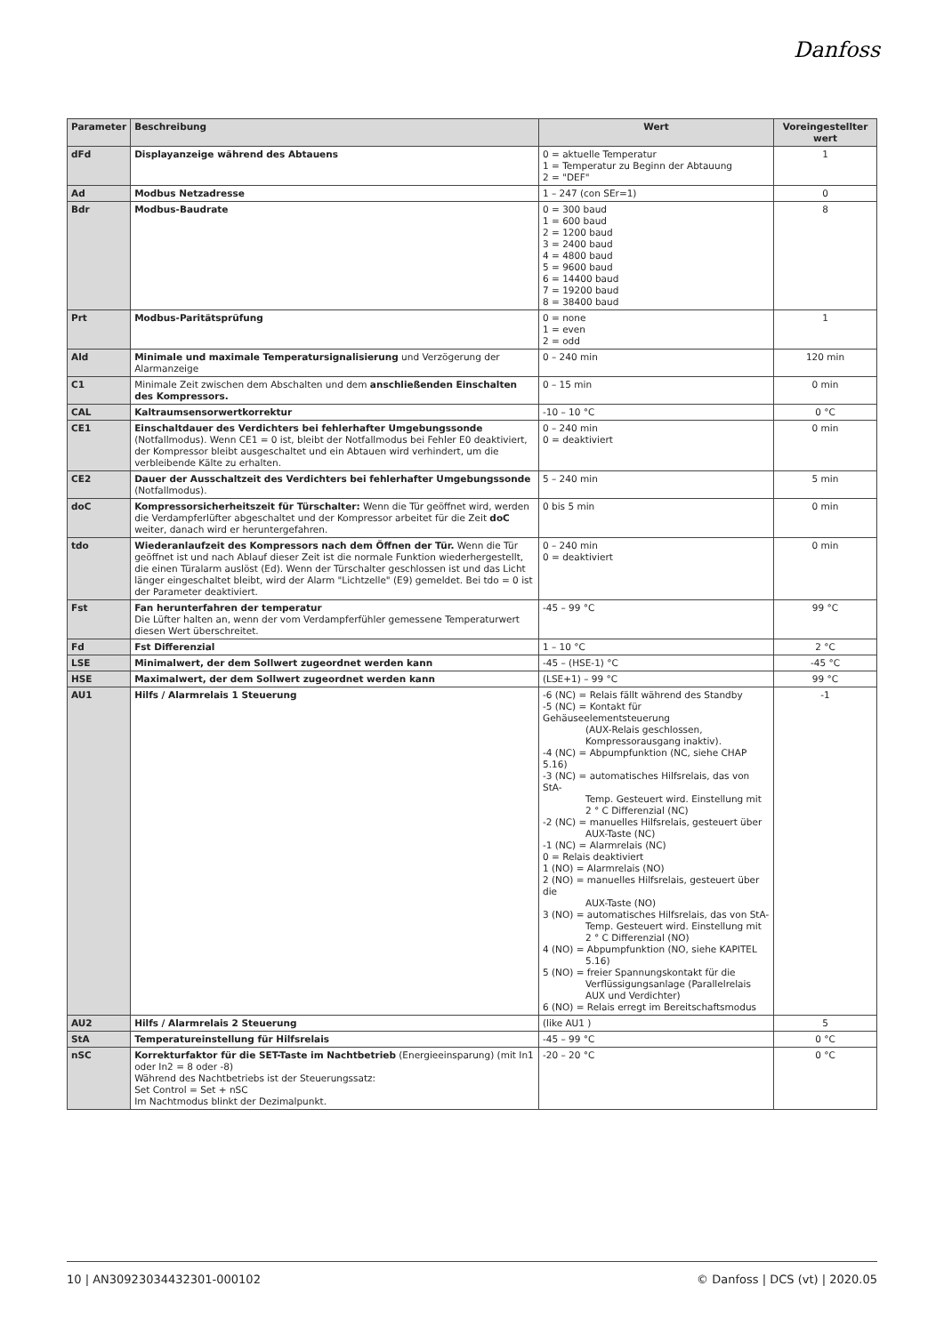Danfoss
| Parameter | Beschreibung | Wert | Voreingestellter wert |
| --- | --- | --- | --- |
| dFd | Displayanzeige während des Abtauens | 0 = aktuelle Temperatur 1 = Temperatur zu Beginn der Abtauung 2 = "DEF" | 1 |
| Ad | Modbus Netzadresse | 1 – 247 (con SEr=1) | 0 |
| Bdr | Modbus-Baudrate | 0 = 300 baud 1 = 600 baud 2 = 1200 baud 3 = 2400 baud 4 = 4800 baud 5 = 9600 baud 6 = 14400 baud 7 = 19200 baud 8 = 38400 baud | 8 |
| Prt | Modbus-Paritätsprüfung | 0 = none 1 = even 2 = odd | 1 |
| Ald | Minimale und maximale Temperatursignalisierung und Verzögerung der Alarmanzeige | 0 – 240 min | 120 min |
| C1 | Minimale Zeit zwischen dem Abschalten und dem anschließenden Einschalten des Kompressors. | 0 – 15 min | 0 min |
| CAL | Kaltraumsensorwertkorrektur | -10 – 10 °C | 0 °C |
| CE1 | Einschaltdauer des Verdichters bei fehlerhafter Umgebungssonde (Notfallmodus). Wenn CE1 = 0 ist, bleibt der Notfallmodus bei Fehler E0 deaktiviert, der Kompressor bleibt ausgeschaltet und ein Abtauen wird verhindert, um die verbleibende Kälte zu erhalten. | 0 – 240 min 0 = deaktiviert | 0 min |
| CE2 | Dauer der Ausschaltzeit des Verdichters bei fehlerhafter Umgebungssonde (Notfallmodus). | 5 – 240 min | 5 min |
| doC | Kompressorsicherheitszeit für Türschalter: Wenn die Tür geöffnet wird, werden die Verdampferlüfter abgeschaltet und der Kompressor arbeitet für die Zeit doC weiter, danach wird er heruntergefahren. | 0 bis 5 min | 0 min |
| tdo | Wiederanlaufzeit des Kompressors nach dem Öffnen der Tür. Wenn die Tür geöffnet ist und nach Ablauf dieser Zeit ist die normale Funktion wiederhergestellt, die einen Türalarm auslöst (Ed). Wenn der Türschalter geschlossen ist und das Licht länger eingeschaltet bleibt, wird der Alarm "Lichtzelle" (E9) gemeldet. Bei tdo = 0 ist der Parameter deaktiviert. | 0 – 240 min 0 = deaktiviert | 0 min |
| Fst | Fan herunterfahren der temperatur Die Lüfter halten an, wenn der vom Verdampferfühler gemessene Temperaturwert diesen Wert überschreitet. | -45 – 99 °C | 99 °C |
| Fd | Fst Differenzial | 1 – 10 °C | 2 °C |
| LSE | Minimalwert, der dem Sollwert zugeordnet werden kann | -45 – (HSE-1) °C | -45 °C |
| HSE | Maximalwert, der dem Sollwert zugeordnet werden kann | (LSE+1) – 99 °C | 99 °C |
| AU1 | Hilfs / Alarmrelais 1 Steuerung | -6 (NC) = Relais fällt während des Standby -5 (NC) = Kontakt für Gehäuseelementsteuerung (AUX-Relais geschlossen, Kompressorausgang inaktiv). -4 (NC) = Abpumpfunktion (NC, siehe CHAP 5.16) -3 (NC) = automatisches Hilfsrelais, das von StA- Temp. Gesteuert wird. Einstellung mit 2 ° C Differenzial (NC) -2 (NC) = manuelles Hilfsrelais, gesteuert über AUX-Taste (NC) -1 (NC) = Alarmrelais (NC) 0 = Relais deaktiviert 1 (NO) = Alarmrelais (NO) 2 (NO) = manuelles Hilfsrelais, gesteuert über die AUX-Taste (NO) 3 (NO) = automatisches Hilfsrelais, das von StA- Temp. Gesteuert wird. Einstellung mit 2 ° C Differenzial (NO) 4 (NO) = Abpumpfunktion (NO, siehe KAPITEL 5.16) 5 (NO) = freier Spannungskontakt für die Verflüssigungsanlage (Parallelrelais AUX und Verdichter) 6 (NO) = Relais erregt im Bereitschaftsmodus | -1 |
| AU2 | Hilfs / Alarmrelais 2 Steuerung | (like AU1 ) | 5 |
| StA | Temperatureinstellung für Hilfsrelais | -45 – 99 °C | 0 °C |
| nSC | Korrekturfaktor für die SET-Taste im Nachtbetrieb (Energieeinsparung) (mit In1 oder In2 = 8 oder -8) Während des Nachtbetriebs ist der Steuerungssatz: Set Control = Set + nSC Im Nachtmodus blinkt der Dezimalpunkt. | -20 – 20 °C | 0 °C |
10 | AN30923034432301-000102 © Danfoss | DCS (vt) | 2020.05